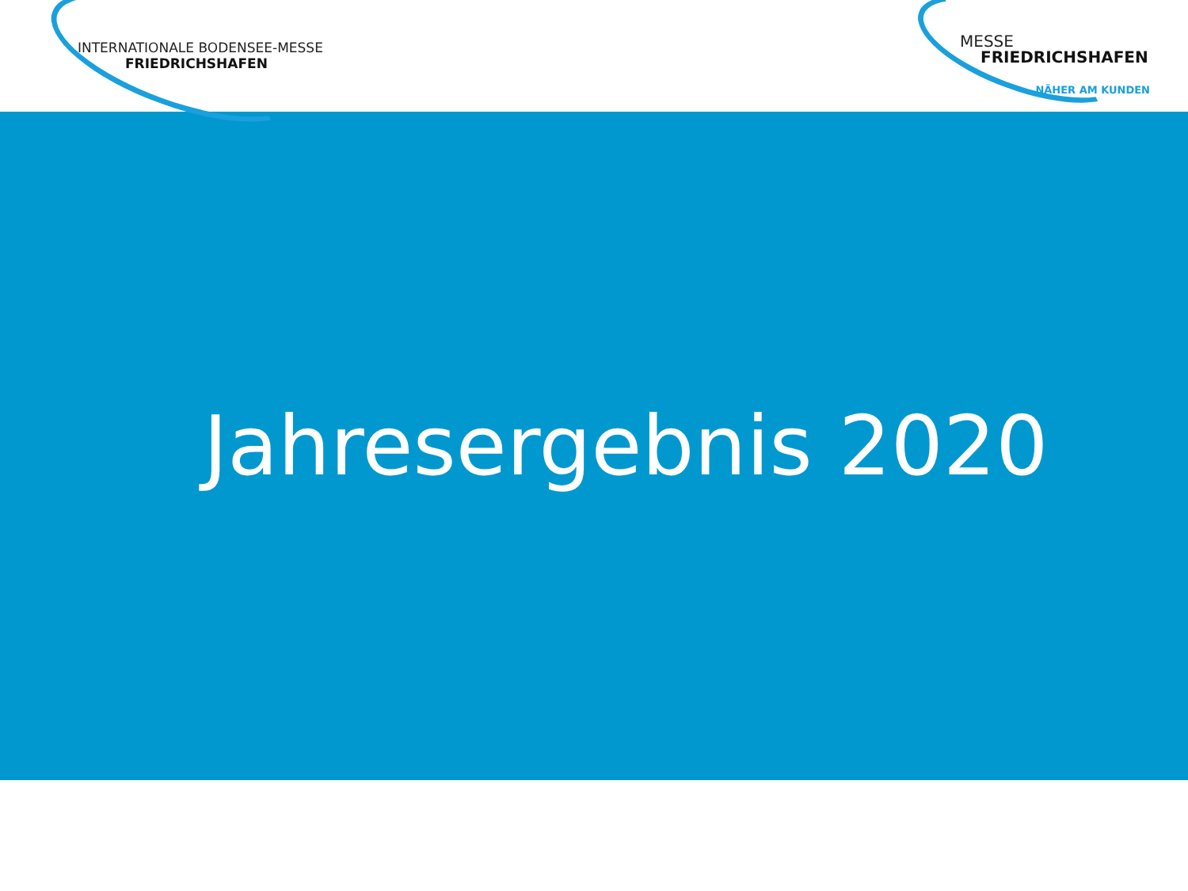INTERNATIONALE BODENSEE-MESSE
FRIEDRICHSHAFEN
MESSE
FRIEDRICHSHAFEN
NÄHER AM KUNDEN
Jahresergebnis 2020